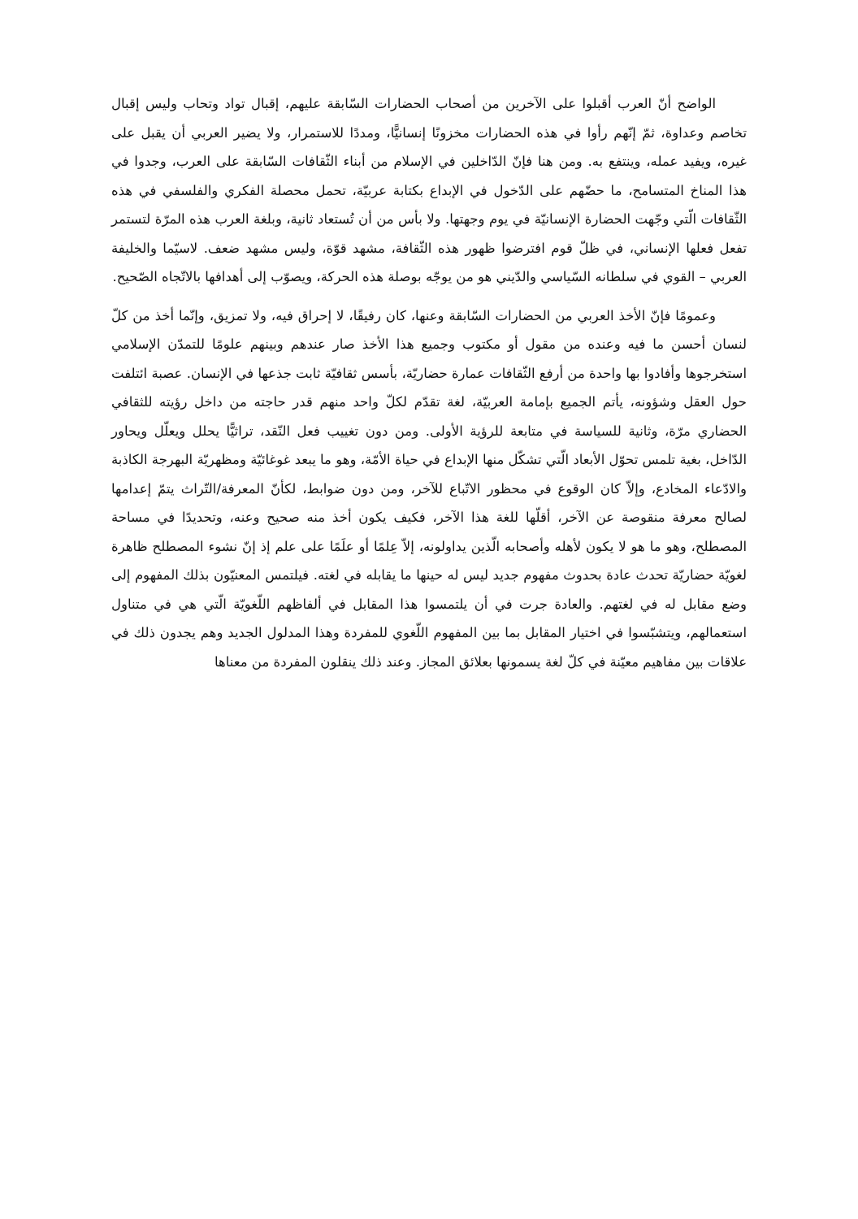الواضح أنّ العرب أقبلوا على الآخرين من أصحاب الحضارات السّابقة عليهم، إقبال تواد وتحاب وليس إقبال تخاصم وعداوة، ثمّ إنّهم رأوا في هذه الحضارات مخزونًا إنسانيًّا، ومددًا للاستمرار، ولا يضير العربي أن يقبل على غيره، ويفيد عمله، وينتفع به. ومن هنا فإنّ الدّاخلين في الإسلام من أبناء الثّقافات السّابقة على العرب، وجدوا في هذا المناخ المتسامح، ما حضّهم على الدّخول في الإبداع بكتابة عربيّة، تحمل محصلة الفكري والفلسفي في هذه الثّقافات الّتي وجّهت الحضارة الإنسانيّة في يوم وجهتها. ولا بأس من أن تُستعاد ثانية، وبلغة العرب هذه المرّة لتستمر تفعل فعلها الإنساني، في ظلّ قوم افترضوا ظهور هذه الثّقافة، مشهد قوّة، وليس مشهد ضعف. لاسيّما والخليفة العربي – القوي في سلطانه السّياسي والدّيني هو من يوجّه بوصلة هذه الحركة، ويصوّب إلى أهدافها بالاتّجاه الصّحيح.
وعمومًا فإنّ الأخذ العربي من الحضارات السّابقة وعنها، كان رفيقًا، لا إحراق فيه، ولا تمزيق، وإنّما أخذ من كلّ لنسان أحسن ما فيه وعنده من مقول أو مكتوب وجميع هذا الأخذ صار عندهم وبينهم علومًا للتمدّن الإسلامي استخرجوها وأفادوا بها واحدة من أرفع الثّقافات عمارة حضاريّة، بأسس ثقافيّة ثابت جذعها في الإنسان. عصبة ائتلفت حول العقل وشؤونه، يأتم الجميع بإمامة العربيّة، لغة تقدّم لكلّ واحد منهم قدر حاجته من داخل رؤيته للثقافي الحضاري مرّة، وثانية للسياسة في متابعة للرؤية الأولى. ومن دون تغييب فعل النّقد، تراثيًّا يحلل ويعلّل ويحاور الدّاخل، بغية تلمس تحوّل الأبعاد الّتي تشكّل منها الإبداع في حياة الأمّة، وهو ما يبعد غوغائيّة ومظهريّة البهرجة الكاذبة والادّعاء المخادع، وإلاّ كان الوقوع في محظور الاتّباع للآخر، ومن دون ضوابط، لكأنّ المعرفة/التّراث يتمّ إعدامها لصالح معرفة منقوصة عن الآخر، أقلّها للغة هذا الآخر، فكيف يكون أخذ منه صحيح وعنه، وتحديدًا في مساحة المصطلح، وهو ما هو لا يكون لأهله وأصحابه الّذين يداولونه، إلاّ عِلمًا أو علَمًا على علم إذ إنّ نشوء المصطلح ظاهرة لغويّة حضاريّة تحدث عادة بحدوث مفهوم جديد ليس له حينها ما يقابله في لغته. فيلتمس المعنيّون بذلك المفهوم إلى وضع مقابل له في لغتهم. والعادة جرت في أن يلتمسوا هذا المقابل في ألفاظهم اللّغويّة الّتي هي في متناول استعمالهم، ويتشبّسوا في اختيار المقابل بما بين المفهوم اللّغوي للمفردة وهذا المدلول الجديد وهم يجدون ذلك في علاقات بين مفاهيم معيّنة في كلّ لغة يسمونها بعلائق المجاز. وعند ذلك ينقلون المفردة من معناها